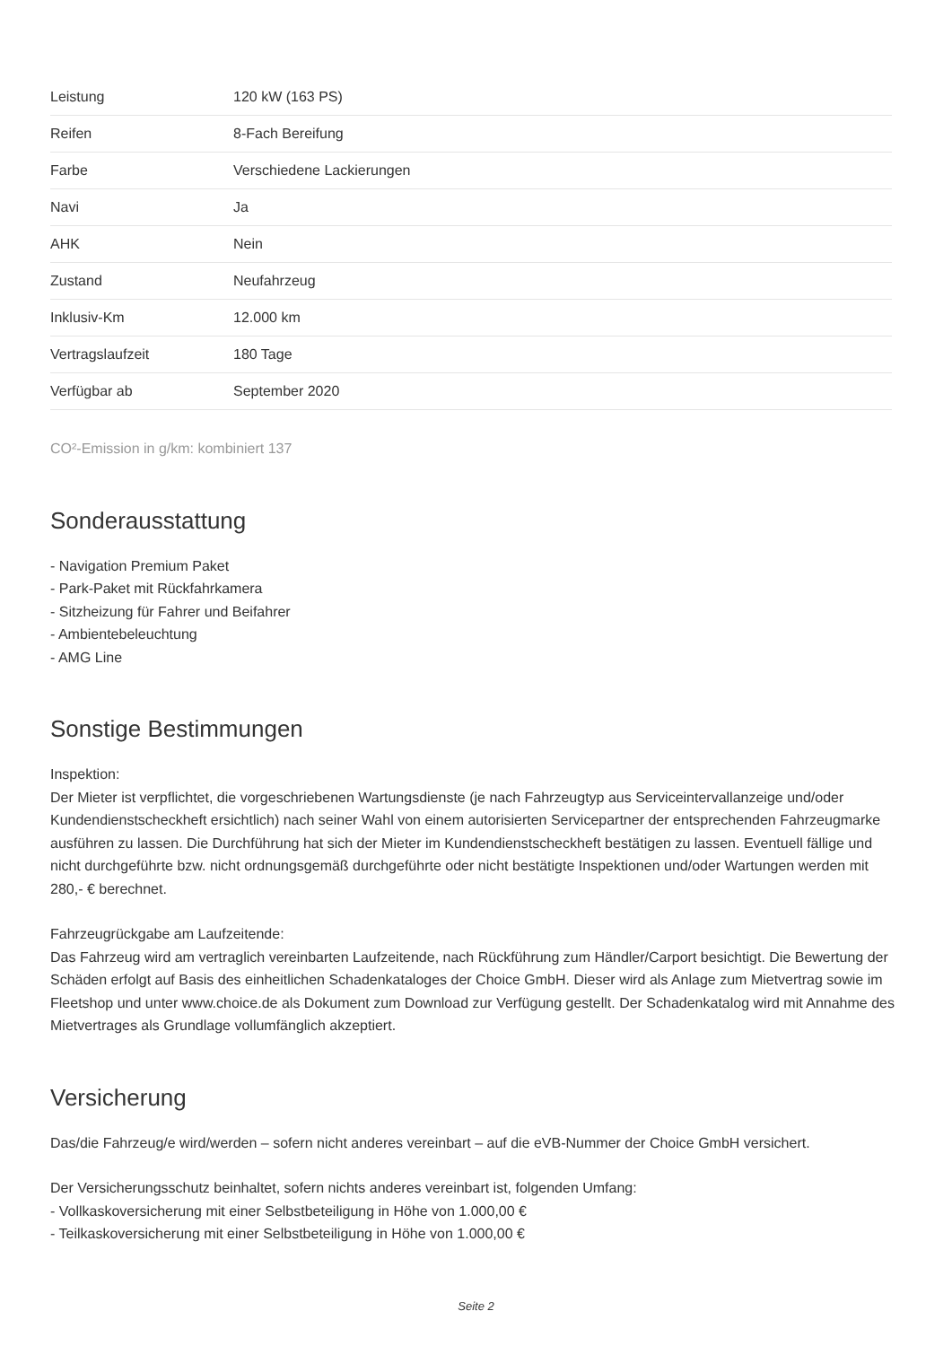| Leistung | 120 kW (163 PS) |
| Reifen | 8-Fach Bereifung |
| Farbe | Verschiedene Lackierungen |
| Navi | Ja |
| AHK | Nein |
| Zustand | Neufahrzeug |
| Inklusiv-Km | 12.000 km |
| Vertragslaufzeit | 180 Tage |
| Verfügbar ab | September 2020 |
CO²-Emission in g/km: kombiniert 137
Sonderausstattung
- Navigation Premium Paket
- Park-Paket mit Rückfahrkamera
- Sitzheizung für Fahrer und Beifahrer
- Ambientebeleuchtung
- AMG Line
Sonstige Bestimmungen
Inspektion:
Der Mieter ist verpflichtet, die vorgeschriebenen Wartungsdienste (je nach Fahrzeugtyp aus Serviceintervallanzeige und/oder Kundendienstscheckheft ersichtlich) nach seiner Wahl von einem autorisierten Servicepartner der entsprechenden Fahrzeugmarke ausführen zu lassen. Die Durchführung hat sich der Mieter im Kundendienstscheckheft bestätigen zu lassen. Eventuell fällige und nicht durchgeführte bzw. nicht ordnungsgemäß durchgeführte oder nicht bestätigte Inspektionen und/oder Wartungen werden mit 280,- € berechnet.
Fahrzeugrückgabe am Laufzeitende:
Das Fahrzeug wird am vertraglich vereinbarten Laufzeitende, nach Rückführung zum Händler/Carport besichtigt. Die Bewertung der Schäden erfolgt auf Basis des einheitlichen Schadenkataloges der Choice GmbH. Dieser wird als Anlage zum Mietvertrag sowie im Fleetshop und unter www.choice.de als Dokument zum Download zur Verfügung gestellt. Der Schadenkatalog wird mit Annahme des Mietvertrages als Grundlage vollumfänglich akzeptiert.
Versicherung
Das/die Fahrzeug/e wird/werden – sofern nicht anderes vereinbart – auf die eVB-Nummer der Choice GmbH versichert.
Der Versicherungsschutz beinhaltet, sofern nichts anderes vereinbart ist, folgenden Umfang:
- Vollkaskoversicherung mit einer Selbstbeteiligung in Höhe von 1.000,00 €
- Teilkaskoversicherung mit einer Selbstbeteiligung in Höhe von 1.000,00 €
Seite 2